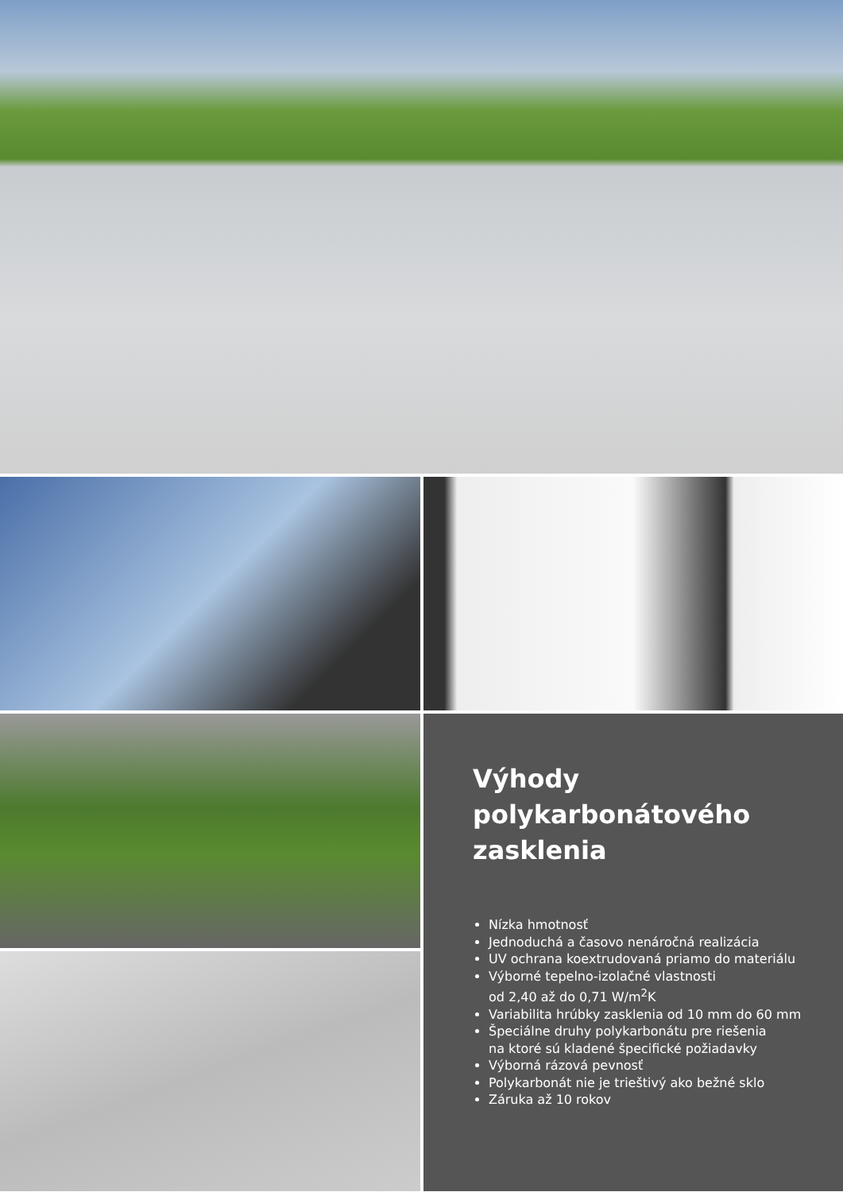Výhody
polykarbonátového
zasklenia
Nízka hmotnosť
Jednoduchá a časovo nenáročná realizácia
UV ochrana koextrudovaná priamo do materiálu
Výborné tepelno-izolačné vlastnosti
od 2,40 až do 0,71 W/m<sup>2</sup>K
Variabilita hrúbky zasklenia od 10 mm do 60 mm
Špeciálne druhy polykarbonátu pre riešenia
na ktoré sú kladené špecifické požiadavky
Výborná rázová pevnosť
Polykarbonát nie je trieštivý ako bežné sklo
Záruka až 10 rokov